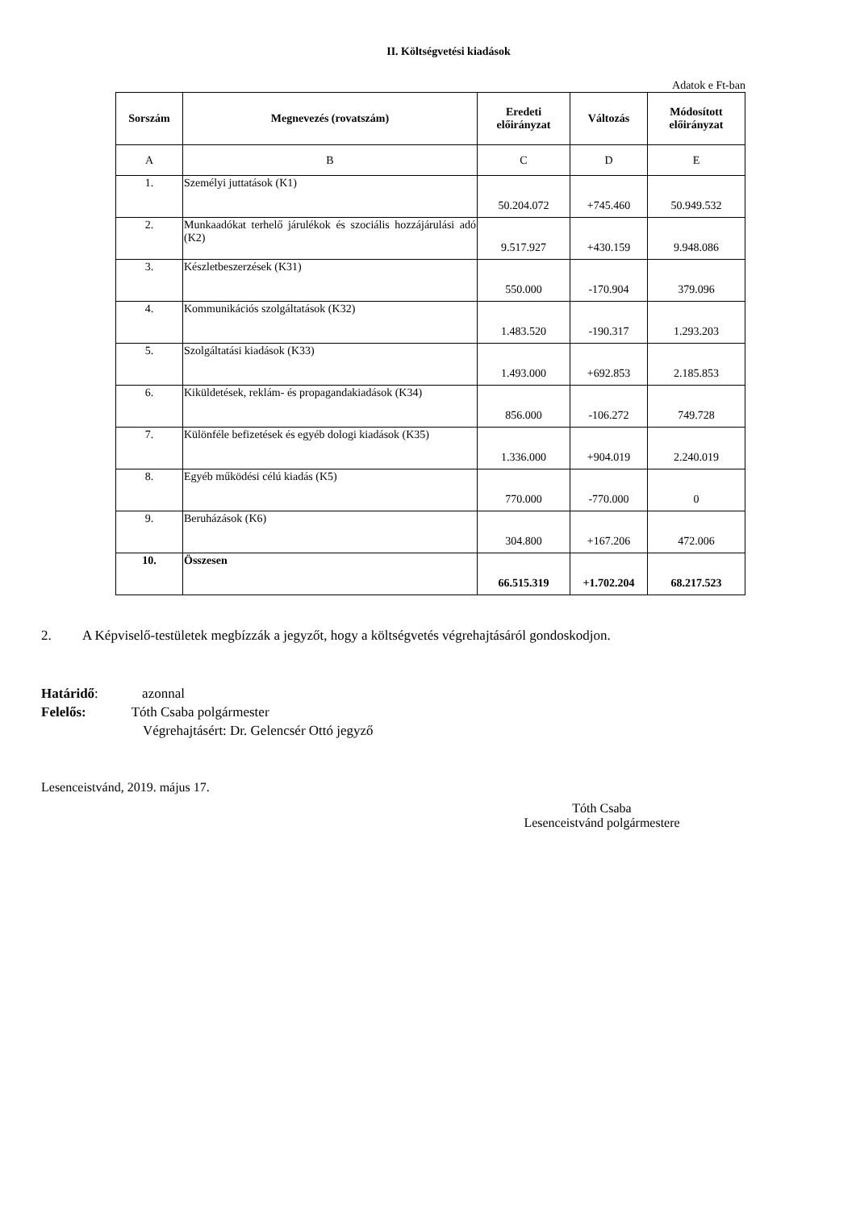II. Költségvetési kiadások
Adatok e Ft-ban
| Sorszám | Megnevezés (rovatszám) | Eredeti előirányzat | Változás | Módosított előirányzat |
| --- | --- | --- | --- | --- |
| A | B | C | D | E |
| 1. | Személyi juttatások (K1) | 50.204.072 | +745.460 | 50.949.532 |
| 2. | Munkaadókat terhelő járulékok és szociális hozzájárulási adó (K2) | 9.517.927 | +430.159 | 9.948.086 |
| 3. | Készletbeszerzések (K31) | 550.000 | -170.904 | 379.096 |
| 4. | Kommunikációs szolgáltatások (K32) | 1.483.520 | -190.317 | 1.293.203 |
| 5. | Szolgáltatási kiadások (K33) | 1.493.000 | +692.853 | 2.185.853 |
| 6. | Kiküldetések, reklám- és propagandakiadások (K34) | 856.000 | -106.272 | 749.728 |
| 7. | Különféle befizetések és egyéb dologi kiadások (K35) | 1.336.000 | +904.019 | 2.240.019 |
| 8. | Egyéb működési célú kiadás (K5) | 770.000 | -770.000 | 0 |
| 9. | Beruházások (K6) | 304.800 | +167.206 | 472.006 |
| 10. | Összesen | 66.515.319 | +1.702.204 | 68.217.523 |
2. A Képviselő-testületek megbízzák a jegyzőt, hogy a költségvetés végrehajtásáról gondoskodjon.
Határidő: azonnal
Felelős: Tóth Csaba polgármester
Végrehajtásért: Dr. Gelencsér Ottó jegyző
Lesenceistvánd, 2019. május 17.
Tóth Csaba
Lesenceistvánd polgármestere